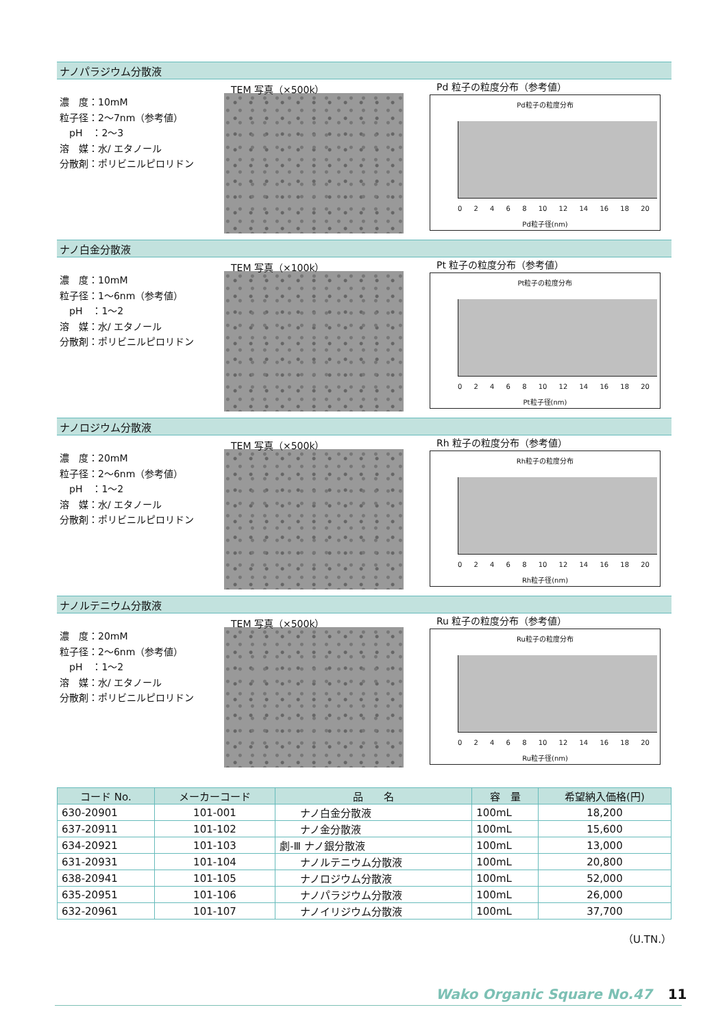ナノパラジウム分散液
濃　度：10mM
粒子径：2〜7nm（参考値）
　pH　：2〜3
溶　媒：水/ エタノール
分散剤：ポリビニルピロリドン
TEM 写真（×500k） Pd 粒子の粒度分布（参考値）
Pd粒子の粒度分布
0 2 4 6 8 10 12 14 16 18 20
Pd粒子径(nm)
ナノ白金分散液
濃　度：10mM
粒子径：1〜6nm（参考値）
　pH　：1〜2
溶　媒：水/ エタノール
分散剤：ポリビニルピロリドン
TEM 写真（×100k） Pt 粒子の粒度分布（参考値）
Pt粒子の粒度分布
0 2 4 6 8 10 12 14 16 18 20
Pt粒子径(nm)
ナノロジウム分散液
濃　度：20mM
粒子径：2〜6nm（参考値）
　pH　：1〜2
溶　媒：水/ エタノール
分散剤：ポリビニルピロリドン
TEM 写真（×500k） Rh 粒子の粒度分布（参考値）
Rh粒子の粒度分布
0 2 4 6 8 10 12 14 16 18 20
Rh粒子径(nm)
ナノルテニウム分散液
濃　度：20mM
粒子径：2〜6nm（参考値）
　pH　：1〜2
溶　媒：水/ エタノール
分散剤：ポリビニルピロリドン
TEM 写真（×500k） Ru 粒子の粒度分布（参考値）
Ru粒子の粒度分布
0 2 4 6 8 10 12 14 16 18 20
Ru粒子径(nm)
| コード No. | メーカーコード | 品 名 | 容 量 | 希望納入価格(円) |
| --- | --- | --- | --- | --- |
| 630-20901 | 101-001 | ナノ白金分散液 | 100mL | 18,200 |
| 637-20911 | 101-102 | ナノ金分散液 | 100mL | 15,600 |
| 634-20921 | 101-103 | 劇-Ⅲ ナノ銀分散液 | 100mL | 13,000 |
| 631-20931 | 101-104 | ナノルテニウム分散液 | 100mL | 20,800 |
| 638-20941 | 101-105 | ナノロジウム分散液 | 100mL | 52,000 |
| 635-20951 | 101-106 | ナノパラジウム分散液 | 100mL | 26,000 |
| 632-20961 | 101-107 | ナノイリジウム分散液 | 100mL | 37,700 |
（U.TN.）
Wako Organic Square No.47 11